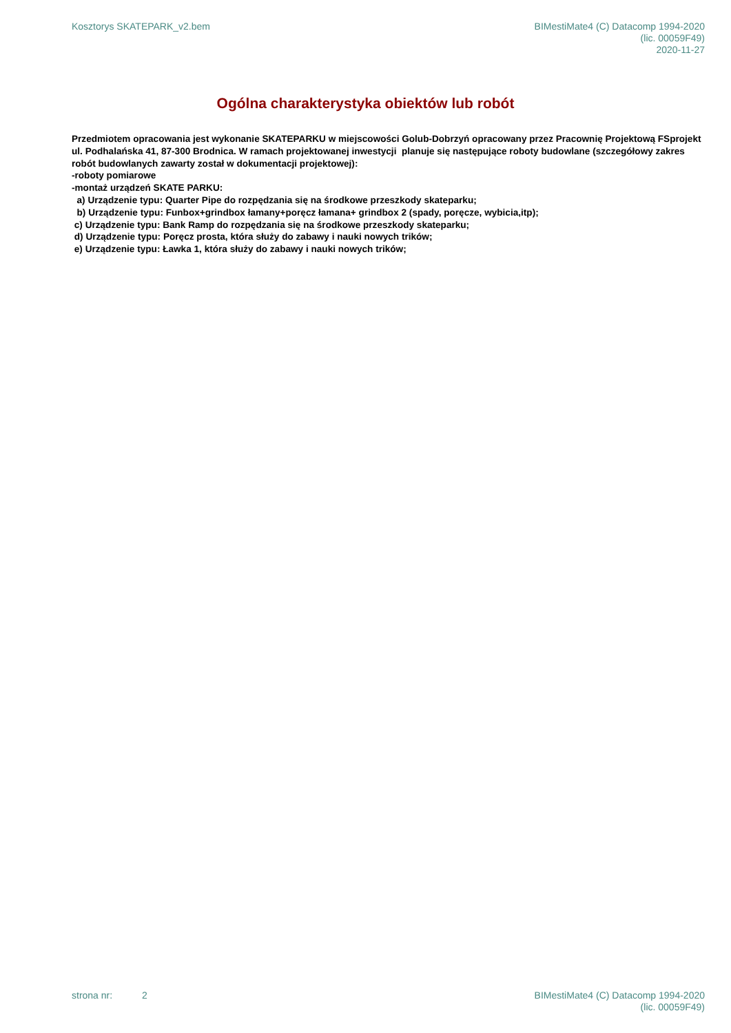Kosztorys SKATEPARK_v2.bem BIMestiMate4 (C) Datacomp 1994-2020
(lic. 00059F49)
2020-11-27
Ogólna charakterystyka obiektów lub robót
Przedmiotem opracowania jest wykonanie SKATEPARKU w miejscowości Golub-Dobrzyń opracowany przez Pracownię Projektową FSprojekt ul. Podhalańska 41, 87-300 Brodnica. W ramach projektowanej inwestycji planuje się następujące roboty budowlane (szczegółowy zakres robót budowlanych zawarty został w dokumentacji projektowej): -roboty pomiarowe -montaż urządzeń SKATE PARKU: a) Urządzenie typu: Quarter Pipe do rozpędzania się na środkowe przeszkody skateparku; b) Urządzenie typu: Funbox+grindbox łamany+poręcz łamana+ grindbox 2 (spady, poręcze, wybicia,itp); c) Urządzenie typu: Bank Ramp do rozpędzania się na środkowe przeszkody skateparku; d) Urządzenie typu: Poręcz prosta, która służy do zabawy i nauki nowych trików; e) Urządzenie typu: Ławka 1, która służy do zabawy i nauki nowych trików;
strona nr: 2 BIMestiMate4 (C) Datacomp 1994-2020
(lic. 00059F49)